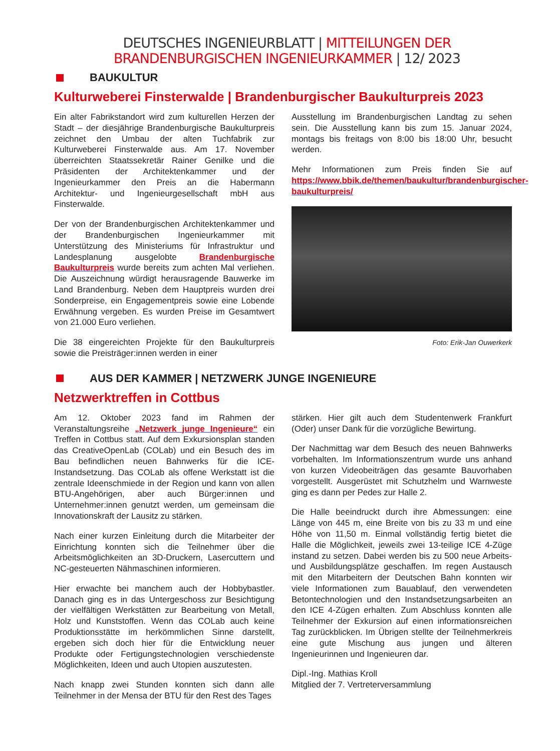DEUTSCHES INGENIEURBLATT | MITTEILUNGEN DER BRANDENBURGISCHEN INGENIEURKAMMER | 12/ 2023
BAUKULTUR
Kulturweberei Finsterwalde | Brandenburgischer Baukulturpreis 2023
Ein alter Fabrikstandort wird zum kulturellen Herzen der Stadt – der diesjährige Brandenburgische Baukulturpreis zeichnet den Umbau der alten Tuchfabrik zur Kulturweberei Finsterwalde aus. Am 17. November überreichten Staatssekretär Rainer Genilke und die Präsidenten der Architektenkammer und der Ingenieurkammer den Preis an die Habermann Architektur- und Ingenieurgesellschaft mbH aus Finsterwalde.
Der von der Brandenburgischen Architektenkammer und der Brandenburgischen Ingenieurkammer mit Unterstützung des Ministeriums für Infrastruktur und Landesplanung ausgelobte Brandenburgische Baukulturpreis wurde bereits zum achten Mal verliehen. Die Auszeichnung würdigt herausragende Bauwerke im Land Brandenburg. Neben dem Hauptpreis wurden drei Sonderpreise, ein Engagementpreis sowie eine Lobende Erwähnung vergeben. Es wurden Preise im Gesamtwert von 21.000 Euro verliehen.
Die 38 eingereichten Projekte für den Baukulturpreis sowie die Preisträger:innen werden in einer
Ausstellung im Brandenburgischen Landtag zu sehen sein. Die Ausstellung kann bis zum 15. Januar 2024, montags bis freitags von 8:00 bis 18:00 Uhr, besucht werden.
Mehr Informationen zum Preis finden Sie auf https://www.bbik.de/themen/baukultur/brandenburgischer-baukulturpreis/
Foto: Erik-Jan Ouwerkerk
AUS DER KAMMER | NETZWERK JUNGE INGENIEURE
Netzwerktreffen in Cottbus
Am 12. Oktober 2023 fand im Rahmen der Veranstaltungsreihe „Netzwerk junge Ingenieure“ ein Treffen in Cottbus statt. Auf dem Exkursionsplan standen das CreativeOpenLab (COLab) und ein Besuch des im Bau befindlichen neuen Bahnwerks für die ICE-Instandsetzung. Das COLab als offene Werkstatt ist die zentrale Ideenschmiede in der Region und kann von allen BTU-Angehörigen, aber auch Bürger:innen und Unternehmer:innen genutzt werden, um gemeinsam die Innovationskraft der Lausitz zu stärken.
Nach einer kurzen Einleitung durch die Mitarbeiter der Einrichtung konnten sich die Teilnehmer über die Arbeitsmöglichkeiten an 3D-Druckern, Lasercuttern und NC-gesteuerten Nähmaschinen informieren.
Hier erwachte bei manchem auch der Hobbybastler. Danach ging es in das Untergeschoss zur Besichtigung der vielfältigen Werkstätten zur Bearbeitung von Metall, Holz und Kunststoffen. Wenn das COLab auch keine Produktionsstätte im herkömmlichen Sinne darstellt, ergeben sich doch hier für die Entwicklung neuer Produkte oder Fertigungstechnologien verschiedenste Möglichkeiten, Ideen und auch Utopien auszutesten.
Nach knapp zwei Stunden konnten sich dann alle Teilnehmer in der Mensa der BTU für den Rest des Tages
stärken. Hier gilt auch dem Studentenwerk Frankfurt (Oder) unser Dank für die vorzügliche Bewirtung.
Der Nachmittag war dem Besuch des neuen Bahnwerks vorbehalten. Im Informationszentrum wurde uns anhand von kurzen Videobeiträgen das gesamte Bauvorhaben vorgestellt. Ausgerüstet mit Schutzhelm und Warnweste ging es dann per Pedes zur Halle 2.
Die Halle beeindruckt durch ihre Abmessungen: eine Länge von 445 m, eine Breite von bis zu 33 m und eine Höhe von 11,50 m. Einmal vollständig fertig bietet die Halle die Möglichkeit, jeweils zwei 13-teilige ICE 4-Züge instand zu setzen. Dabei werden bis zu 500 neue Arbeits- und Ausbildungsplätze geschaffen. Im regen Austausch mit den Mitarbeitern der Deutschen Bahn konnten wir viele Informationen zum Bauablauf, den verwendeten Betontechnologien und den Instandsetzungsarbeiten an den ICE 4-Zügen erhalten. Zum Abschluss konnten alle Teilnehmer der Exkursion auf einen informationsreichen Tag zurückblicken. Im Übrigen stellte der Teilnehmerkreis eine gute Mischung aus jungen und älteren Ingenieurinnen und Ingenieuren dar.
Dipl.-Ing. Mathias Kroll
Mitglied der 7. Vertreterversammlung